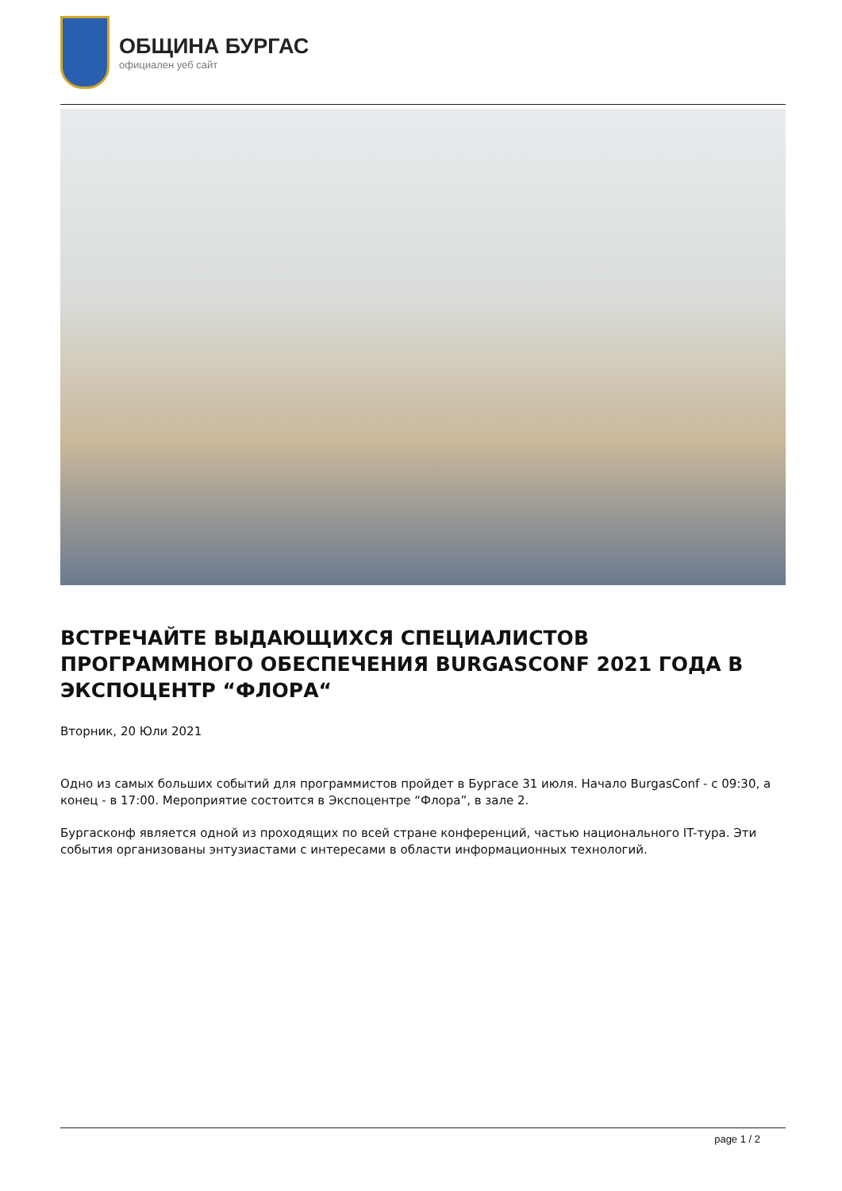ОБЩИНА БУРГАС
официален уеб сайт
ВСТРЕЧАЙТЕ ВЫДАЮЩИХСЯ СПЕЦИАЛИСТОВ ПРОГРАММНОГО ОБЕСПЕЧЕНИЯ BURGASCONF 2021 ГОДА В ЭКСПОЦЕНТР “ФЛОРА“
Вторник, 20 Юли 2021
Одно из самых больших событий для программистов пройдет в Бургасе 31 июля. Начало BurgasConf - с 09:30, а конец - в 17:00. Мероприятие состоится в Экспоцентре “Флора”, в зале 2.
Бургасконф является одной из проходящих по всей стране конференций, частью национального IT-тура. Эти события организованы энтузиастами с интересами в области информационных технологий.
page 1 / 2